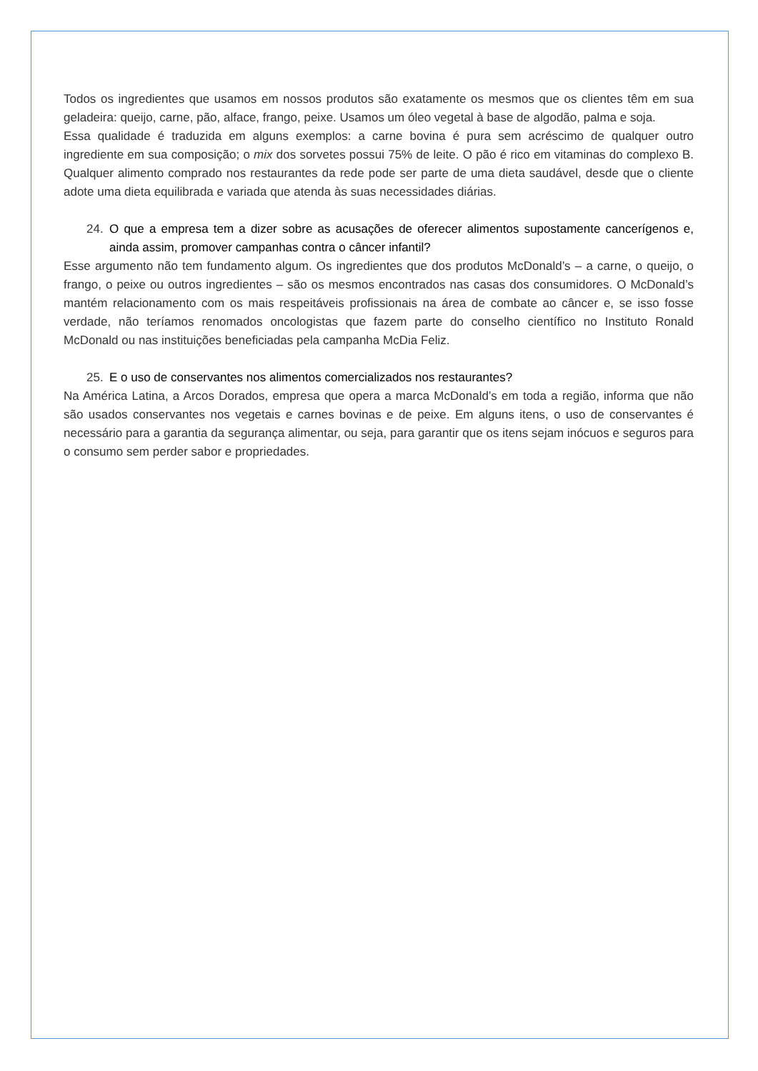Todos os ingredientes que usamos em nossos produtos são exatamente os mesmos que os clientes têm em sua geladeira: queijo, carne, pão, alface, frango, peixe. Usamos um óleo vegetal à base de algodão, palma e soja.
Essa qualidade é traduzida em alguns exemplos: a carne bovina é pura sem acréscimo de qualquer outro ingrediente em sua composição; o mix dos sorvetes possui 75% de leite. O pão é rico em vitaminas do complexo B. Qualquer alimento comprado nos restaurantes da rede pode ser parte de uma dieta saudável, desde que o cliente adote uma dieta equilibrada e variada que atenda às suas necessidades diárias.
24. O que a empresa tem a dizer sobre as acusações de oferecer alimentos supostamente cancerígenos e, ainda assim, promover campanhas contra o câncer infantil?
Esse argumento não tem fundamento algum. Os ingredientes que dos produtos McDonald’s – a carne, o queijo, o frango, o peixe ou outros ingredientes – são os mesmos encontrados nas casas dos consumidores. O McDonald’s mantém relacionamento com os mais respeitáveis profissionais na área de combate ao câncer e, se isso fosse verdade, não teríamos renomados oncologistas que fazem parte do conselho científico no Instituto Ronald McDonald ou nas instituições beneficiadas pela campanha McDia Feliz.
25. E o uso de conservantes nos alimentos comercializados nos restaurantes?
Na América Latina, a Arcos Dorados, empresa que opera a marca McDonald’s em toda a região, informa que não são usados conservantes nos vegetais e carnes bovinas e de peixe. Em alguns itens, o uso de conservantes é necessário para a garantia da segurança alimentar, ou seja, para garantir que os itens sejam inócuos e seguros para o consumo sem perder sabor e propriedades.